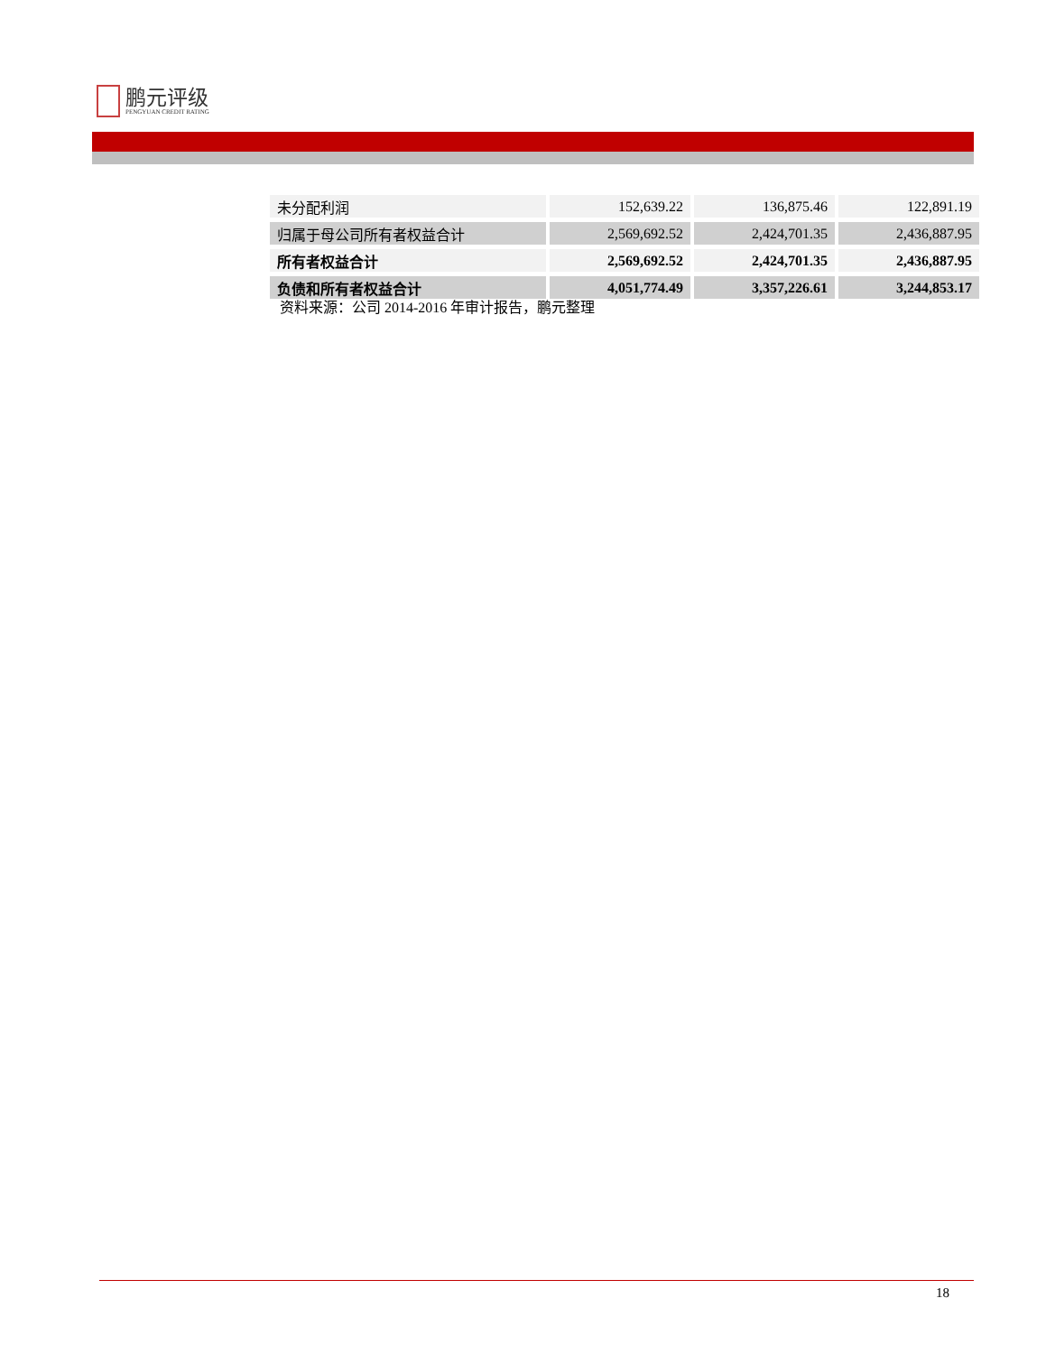鹏元评级
PENGYUAN CREDIT RATING
| 未分配利润 | 152,639.22 | 136,875.46 | 122,891.19 |
| 归属于母公司所有者权益合计 | 2,569,692.52 | 2,424,701.35 | 2,436,887.95 |
| 所有者权益合计 | 2,569,692.52 | 2,424,701.35 | 2,436,887.95 |
| 负债和所有者权益合计 | 4,051,774.49 | 3,357,226.61 | 3,244,853.17 |
资料来源：公司 2014-2016 年审计报告，鹏元整理
18